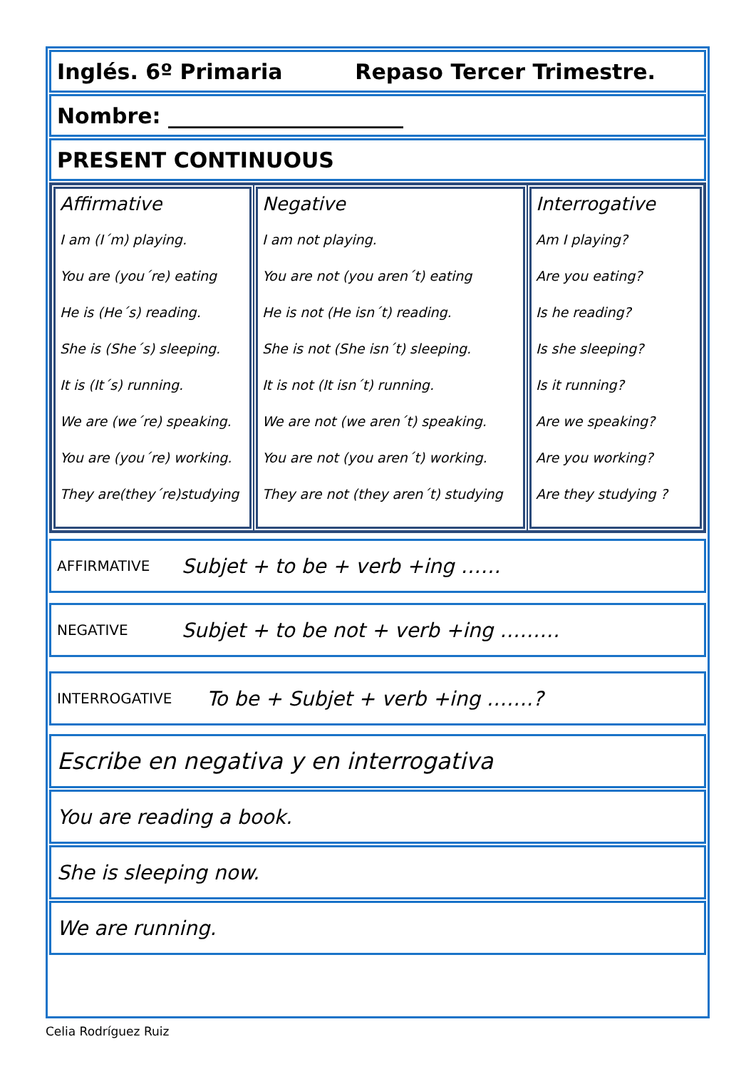Inglés. 6º Primaria Repaso Tercer Trimestre.
Nombre: ______________________
PRESENT CONTINUOUS
| Affirmative I am (I´m) playing. You are (you´re) eating He is (He´s) reading. She is (She´s) sleeping. It is (It´s) running. We are (we´re) speaking. You are (you´re) working. They are(they´re)studying | Negative I am not playing. You are not (you aren´t) eating He is not (He isn´t) reading. She is not (She isn´t) sleeping. It is not (It isn´t) running. We are not (we aren´t) speaking. You are not (you aren´t) working. They are not (they aren´t) studying | Interrogative Am I playing? Are you eating? Is he reading? Is she sleeping? Is it running? Are we speaking? Are you working? Are they studying ? |
AFFIRMATIVE Subjet + to be + verb +ing ……
NEGATIVE Subjet + to be not + verb +ing ………
INTERROGATIVE To be + Subjet + verb +ing …….?
Escribe en negativa y en interrogativa
You are reading a book.
She is sleeping now.
We are running.
Celia Rodríguez Ruiz